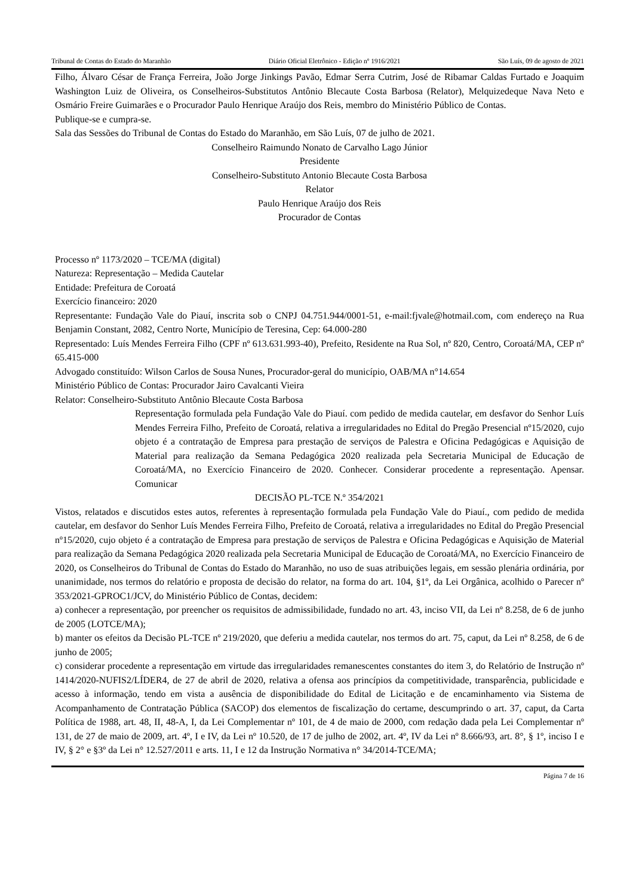Tribunal de Contas do Estado do Maranhão Diário Oficial Eletrônico - Edição nº 1916/2021 São Luís, 09 de agosto de 2021
Filho, Álvaro César de França Ferreira, João Jorge Jinkings Pavão, Edmar Serra Cutrim, José de Ribamar Caldas Furtado e Joaquim Washington Luiz de Oliveira, os Conselheiros-Substitutos Antônio Blecaute Costa Barbosa (Relator), Melquizedeque Nava Neto e Osmário Freire Guimarães e o Procurador Paulo Henrique Araújo dos Reis, membro do Ministério Público de Contas.
Publique-se e cumpra-se.
Sala das Sessões do Tribunal de Contas do Estado do Maranhão, em São Luís, 07 de julho de 2021.
Conselheiro Raimundo Nonato de Carvalho Lago Júnior
Presidente
Conselheiro-Substituto Antonio Blecaute Costa Barbosa
Relator
Paulo Henrique Araújo dos Reis
Procurador de Contas
Processo nº 1173/2020 – TCE/MA (digital)
Natureza: Representação – Medida Cautelar
Entidade: Prefeitura de Coroatá
Exercício financeiro: 2020
Representante: Fundação Vale do Piauí, inscrita sob o CNPJ 04.751.944/0001-51, e-mail:fjvale@hotmail.com, com endereço na Rua Benjamin Constant, 2082, Centro Norte, Município de Teresina, Cep: 64.000-280
Representado: Luís Mendes Ferreira Filho (CPF nº 613.631.993-40), Prefeito, Residente na Rua Sol, nº 820, Centro, Coroatá/MA, CEP nº 65.415-000
Advogado constituído: Wilson Carlos de Sousa Nunes, Procurador-geral do município, OAB/MA n°14.654
Ministério Público de Contas: Procurador Jairo Cavalcanti Vieira
Relator: Conselheiro-Substituto Antônio Blecaute Costa Barbosa
Representação formulada pela Fundação Vale do Piauí. com pedido de medida cautelar, em desfavor do Senhor Luís Mendes Ferreira Filho, Prefeito de Coroatá, relativa a irregularidades no Edital do Pregão Presencial nº15/2020, cujo objeto é a contratação de Empresa para prestação de serviços de Palestra e Oficina Pedagógicas e Aquisição de Material para realização da Semana Pedagógica 2020 realizada pela Secretaria Municipal de Educação de Coroatá/MA, no Exercício Financeiro de 2020. Conhecer. Considerar procedente a representação. Apensar. Comunicar
DECISÃO PL-TCE N.º 354/2021
Vistos, relatados e discutidos estes autos, referentes à representação formulada pela Fundação Vale do Piauí., com pedido de medida cautelar, em desfavor do Senhor Luís Mendes Ferreira Filho, Prefeito de Coroatá, relativa a irregularidades no Edital do Pregão Presencial nº15/2020, cujo objeto é a contratação de Empresa para prestação de serviços de Palestra e Oficina Pedagógicas e Aquisição de Material para realização da Semana Pedagógica 2020 realizada pela Secretaria Municipal de Educação de Coroatá/MA, no Exercício Financeiro de 2020, os Conselheiros do Tribunal de Contas do Estado do Maranhão, no uso de suas atribuições legais, em sessão plenária ordinária, por unanimidade, nos termos do relatório e proposta de decisão do relator, na forma do art. 104, §1º, da Lei Orgânica, acolhido o Parecer nº 353/2021-GPROC1/JCV, do Ministério Público de Contas, decidem:
a) conhecer a representação, por preencher os requisitos de admissibilidade, fundado no art. 43, inciso VII, da Lei nº 8.258, de 6 de junho de 2005 (LOTCE/MA);
b) manter os efeitos da Decisão PL-TCE nº 219/2020, que deferiu a medida cautelar, nos termos do art. 75, caput, da Lei nº 8.258, de 6 de junho de 2005;
c) considerar procedente a representação em virtude das irregularidades remanescentes constantes do item 3, do Relatório de Instrução nº 1414/2020-NUFIS2/LÍDER4, de 27 de abril de 2020, relativa a ofensa aos princípios da competitividade, transparência, publicidade e acesso à informação, tendo em vista a ausência de disponibilidade do Edital de Licitação e de encaminhamento via Sistema de Acompanhamento de Contratação Pública (SACOP) dos elementos de fiscalização do certame, descumprindo o art. 37, caput, da Carta Política de 1988, art. 48, II, 48-A, I, da Lei Complementar nº 101, de 4 de maio de 2000, com redação dada pela Lei Complementar nº 131, de 27 de maio de 2009, art. 4º, I e IV, da Lei nº 10.520, de 17 de julho de 2002, art. 4º, IV da Lei nº 8.666/93, art. 8°, § 1º, inciso I e IV, § 2° e §3º da Lei n° 12.527/2011 e arts. 11, I e 12 da Instrução Normativa n° 34/2014-TCE/MA;
Página 7 de 16